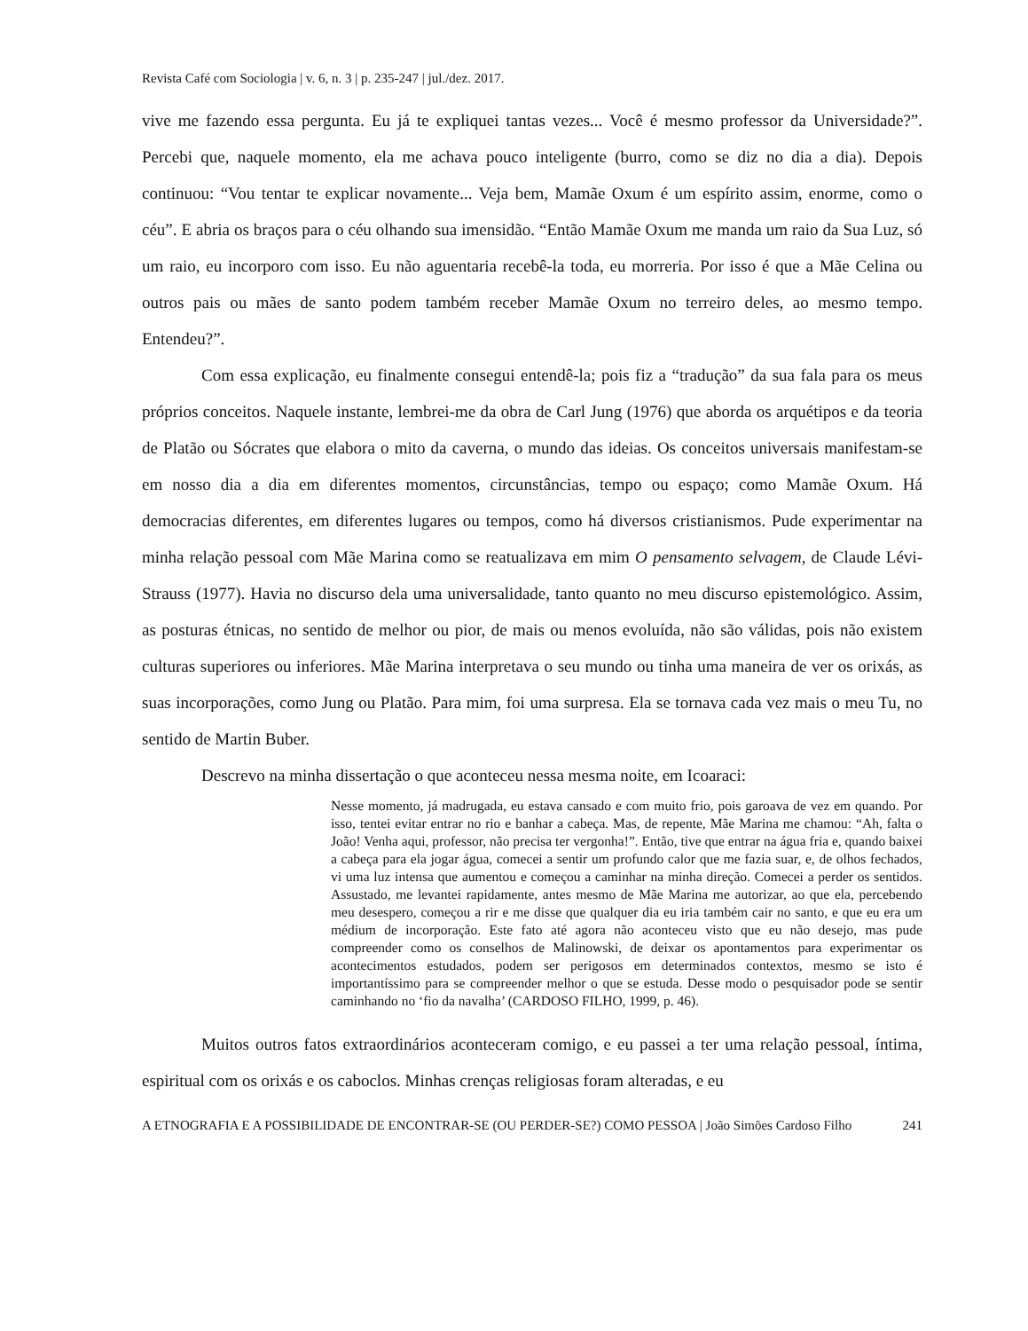Revista Café com Sociologia | v. 6, n. 3 | p. 235-247 | jul./dez. 2017.
vive me fazendo essa pergunta. Eu já te expliquei tantas vezes... Você é mesmo professor da Universidade?”. Percebi que, naquele momento, ela me achava pouco inteligente (burro, como se diz no dia a dia). Depois continuou: “Vou tentar te explicar novamente... Veja bem, Mamãe Oxum é um espírito assim, enorme, como o céu”. E abria os braços para o céu olhando sua imensidão. “Então Mamãe Oxum me manda um raio da Sua Luz, só um raio, eu incorporo com isso. Eu não aguentaria recebê-la toda, eu morreria. Por isso é que a Mãe Celina ou outros pais ou mães de santo podem também receber Mamãe Oxum no terreiro deles, ao mesmo tempo. Entendeu?”.
Com essa explicação, eu finalmente consegui entendê-la; pois fiz a “tradução” da sua fala para os meus próprios conceitos. Naquele instante, lembrei-me da obra de Carl Jung (1976) que aborda os arquétipos e da teoria de Platão ou Sócrates que elabora o mito da caverna, o mundo das ideias. Os conceitos universais manifestam-se em nosso dia a dia em diferentes momentos, circunstâncias, tempo ou espaço; como Mamãe Oxum. Há democracias diferentes, em diferentes lugares ou tempos, como há diversos cristianismos. Pude experimentar na minha relação pessoal com Mãe Marina como se reatualizava em mim O pensamento selvagem, de Claude Lévi-Strauss (1977). Havia no discurso dela uma universalidade, tanto quanto no meu discurso epistemológico. Assim, as posturas étnicas, no sentido de melhor ou pior, de mais ou menos evoluída, não são válidas, pois não existem culturas superiores ou inferiores. Mãe Marina interpretava o seu mundo ou tinha uma maneira de ver os orixás, as suas incorporações, como Jung ou Platão. Para mim, foi uma surpresa. Ela se tornava cada vez mais o meu Tu, no sentido de Martin Buber.
Descrevo na minha dissertação o que aconteceu nessa mesma noite, em Icoaraci:
Nesse momento, já madrugada, eu estava cansado e com muito frio, pois garoava de vez em quando. Por isso, tentei evitar entrar no rio e banhar a cabeça. Mas, de repente, Mãe Marina me chamou: “Ah, falta o João! Venha aqui, professor, não precisa ter vergonha!”. Então, tive que entrar na água fria e, quando baixei a cabeça para ela jogar água, comecei a sentir um profundo calor que me fazia suar, e, de olhos fechados, vi uma luz intensa que aumentou e começou a caminhar na minha direção. Comecei a perder os sentidos. Assustado, me levantei rapidamente, antes mesmo de Mãe Marina me autorizar, ao que ela, percebendo meu desespero, começou a rir e me disse que qualquer dia eu iria também cair no santo, e que eu era um médium de incorporação. Este fato até agora não aconteceu visto que eu não desejo, mas pude compreender como os conselhos de Malinowski, de deixar os apontamentos para experimentar os acontecimentos estudados, podem ser perigosos em determinados contextos, mesmo se isto é importantíssimo para se compreender melhor o que se estuda. Desse modo o pesquisador pode se sentir caminhando no ‘fio da navalha’ (CARDOSO FILHO, 1999, p. 46).
Muitos outros fatos extraordinários aconteceram comigo, e eu passei a ter uma relação pessoal, íntima, espiritual com os orixás e os caboclos. Minhas crenças religiosas foram alteradas, e eu
A ETNOGRAFIA E A POSSIBILIDADE DE ENCONTRAR-SE (OU PERDER-SE?) COMO PESSOA | João Simões Cardoso Filho 241